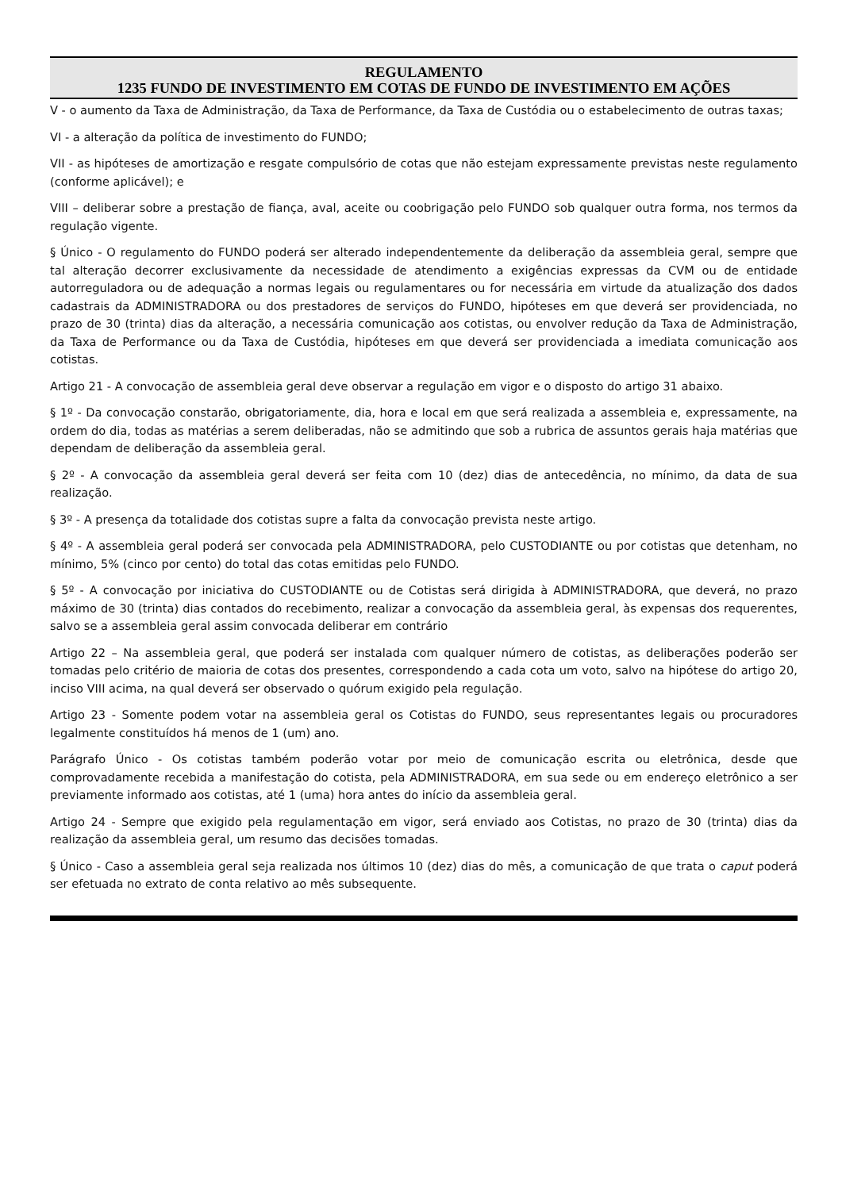REGULAMENTO
1235 FUNDO DE INVESTIMENTO EM COTAS DE FUNDO DE INVESTIMENTO EM AÇÕES
V - o aumento da Taxa de Administração, da Taxa de Performance, da Taxa de Custódia ou o estabelecimento de outras taxas;
VI - a alteração da política de investimento do FUNDO;
VII - as hipóteses de amortização e resgate compulsório de cotas que não estejam expressamente previstas neste regulamento (conforme aplicável); e
VIII – deliberar sobre a prestação de fiança, aval, aceite ou coobrigação pelo FUNDO sob qualquer outra forma, nos termos da regulação vigente.
§ Único - O regulamento do FUNDO poderá ser alterado independentemente da deliberação da assembleia geral, sempre que tal alteração decorrer exclusivamente da necessidade de atendimento a exigências expressas da CVM ou de entidade autorreguladora ou de adequação a normas legais ou regulamentares ou for necessária em virtude da atualização dos dados cadastrais da ADMINISTRADORA ou dos prestadores de serviços do FUNDO, hipóteses em que deverá ser providenciada, no prazo de 30 (trinta) dias da alteração, a necessária comunicação aos cotistas, ou envolver redução da Taxa de Administração, da Taxa de Performance ou da Taxa de Custódia, hipóteses em que deverá ser providenciada a imediata comunicação aos cotistas.
Artigo 21 - A convocação de assembleia geral deve observar a regulação em vigor e o disposto do artigo 31 abaixo.
§ 1º - Da convocação constarão, obrigatoriamente, dia, hora e local em que será realizada a assembleia e, expressamente, na ordem do dia, todas as matérias a serem deliberadas, não se admitindo que sob a rubrica de assuntos gerais haja matérias que dependam de deliberação da assembleia geral.
§ 2º - A convocação da assembleia geral deverá ser feita com 10 (dez) dias de antecedência, no mínimo, da data de sua realização.
§ 3º - A presença da totalidade dos cotistas supre a falta da convocação prevista neste artigo.
§ 4º - A assembleia geral poderá ser convocada pela ADMINISTRADORA, pelo CUSTODIANTE ou por cotistas que detenham, no mínimo, 5% (cinco por cento) do total das cotas emitidas pelo FUNDO.
§ 5º - A convocação por iniciativa do CUSTODIANTE ou de Cotistas será dirigida à ADMINISTRADORA, que deverá, no prazo máximo de 30 (trinta) dias contados do recebimento, realizar a convocação da assembleia geral, às expensas dos requerentes, salvo se a assembleia geral assim convocada deliberar em contrário
Artigo 22 – Na assembleia geral, que poderá ser instalada com qualquer número de cotistas, as deliberações poderão ser tomadas pelo critério de maioria de cotas dos presentes, correspondendo a cada cota um voto, salvo na hipótese do artigo 20, inciso VIII acima, na qual deverá ser observado o quórum exigido pela regulação.
Artigo 23 - Somente podem votar na assembleia geral os Cotistas do FUNDO, seus representantes legais ou procuradores legalmente constituídos há menos de 1 (um) ano.
Parágrafo Único - Os cotistas também poderão votar por meio de comunicação escrita ou eletrônica, desde que comprovadamente recebida a manifestação do cotista, pela ADMINISTRADORA, em sua sede ou em endereço eletrônico a ser previamente informado aos cotistas, até 1 (uma) hora antes do início da assembleia geral.
Artigo 24 - Sempre que exigido pela regulamentação em vigor, será enviado aos Cotistas, no prazo de 30 (trinta) dias da realização da assembleia geral, um resumo das decisões tomadas.
§ Único - Caso a assembleia geral seja realizada nos últimos 10 (dez) dias do mês, a comunicação de que trata o caput poderá ser efetuada no extrato de conta relativo ao mês subsequente.